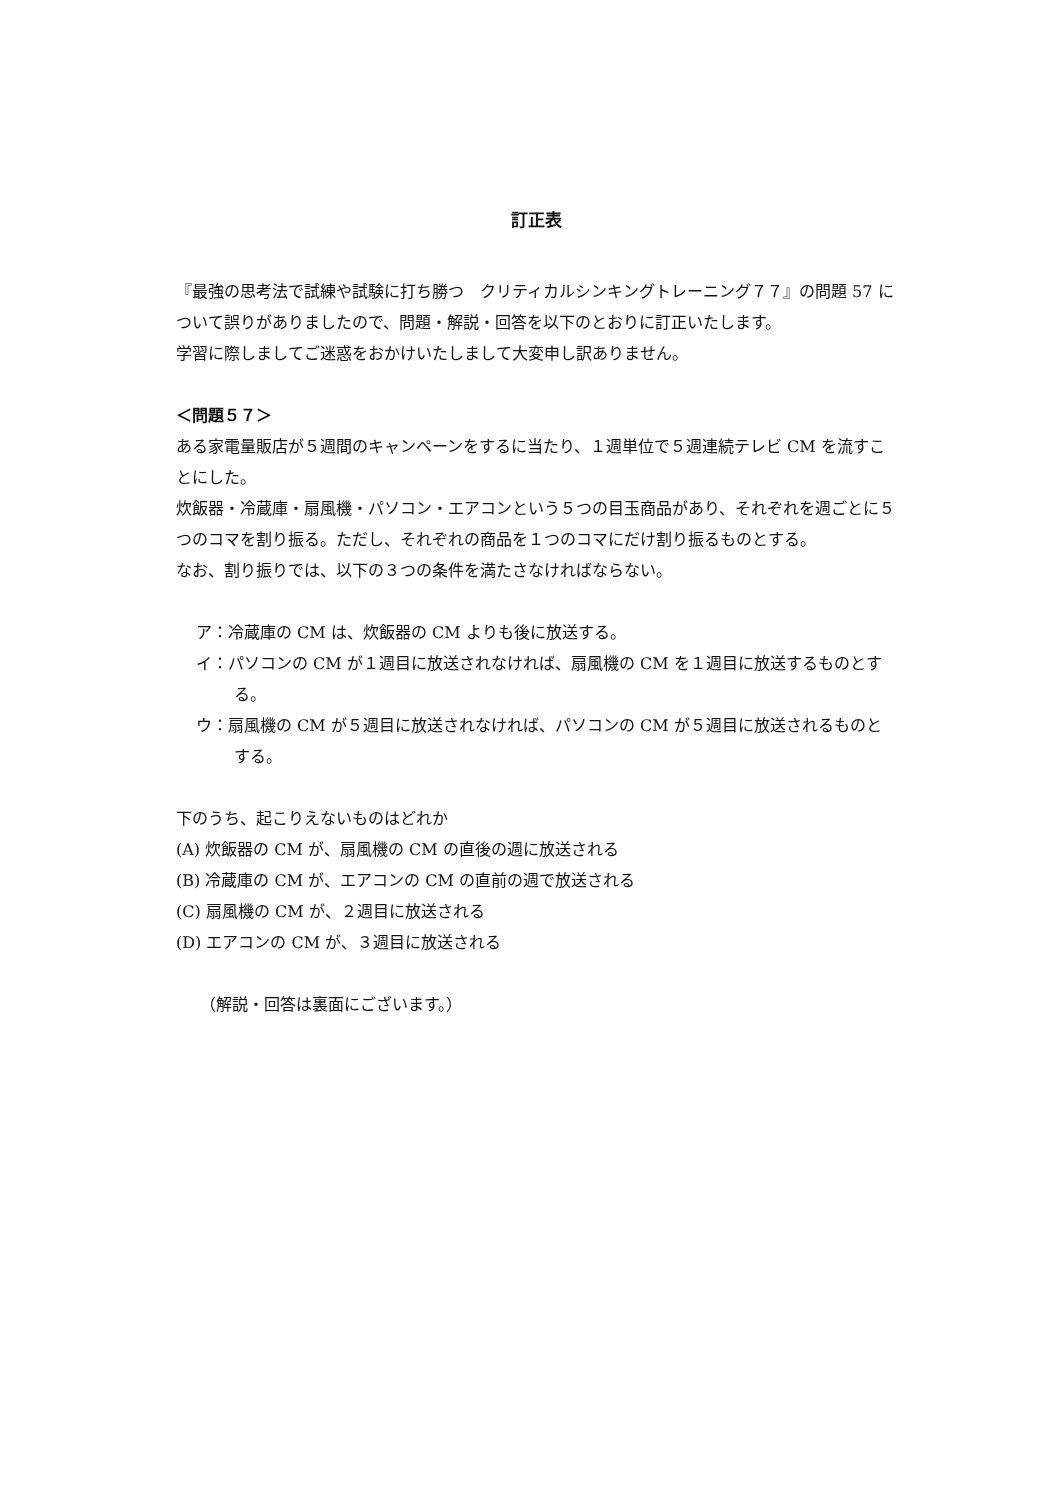訂正表
『最強の思考法で試練や試験に打ち勝つ　クリティカルシンキングトレーニング７７』の問題 57 について誤りがありましたので、問題・解説・回答を以下のとおりに訂正いたします。
学習に際しましてご迷惑をおかけいたしまして大変申し訳ありません。
＜問題５７＞
ある家電量販店が５週間のキャンペーンをするに当たり、１週単位で５週連続テレビ CM を流すことにした。
炊飯器・冷蔵庫・扇風機・パソコン・エアコンという５つの目玉商品があり、それぞれを週ごとに５つのコマを割り振る。ただし、それぞれの商品を１つのコマにだけ割り振るものとする。
なお、割り振りでは、以下の３つの条件を満たさなければならない。
ア：冷蔵庫の CM は、炊飯器の CM よりも後に放送する。
イ：パソコンの CM が１週目に放送されなければ、扇風機の CM を１週目に放送するものとする。
ウ：扇風機の CM が５週目に放送されなければ、パソコンの CM が５週目に放送されるものとする。
下のうち、起こりえないものはどれか
(A) 炊飯器の CM が、扇風機の CM の直後の週に放送される
(B) 冷蔵庫の CM が、エアコンの CM の直前の週で放送される
(C) 扇風機の CM が、２週目に放送される
(D) エアコンの CM が、３週目に放送される
（解説・回答は裏面にございます。）